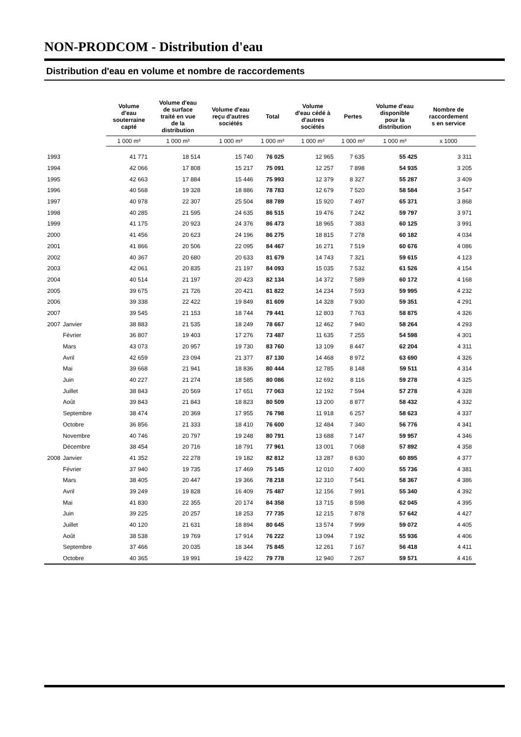NON-PRODCOM - Distribution d'eau
Distribution d'eau en volume et nombre de raccordements
| | | Volume d'eau souterraine capté | Volume d'eau de surface traité en vue de la distribution | Volume d'eau reçu d'autres sociétés | Total | Volume d'eau cédé à d'autres sociétés | Pertes | Volume d'eau disponible pour la distribution | Nombre de raccordement s en service |
| --- | --- | --- | --- | --- | --- | --- | --- | --- | --- |
| | | 1 000 m³ | 1 000 m³ | 1 000 m³ | 1 000 m³ | 1 000 m³ | 1 000 m³ | 1 000 m³ | x 1000 |
| 1993 | | 41 771 | 18 514 | 15 740 | 76 025 | 12 965 | 7 635 | 55 425 | 3 311 |
| 1994 | | 42 066 | 17 808 | 15 217 | 75 091 | 12 257 | 7 898 | 54 935 | 3 205 |
| 1995 | | 42 663 | 17 884 | 15 446 | 75 993 | 12 379 | 8 327 | 55 287 | 3 409 |
| 1996 | | 40 568 | 19 328 | 18 886 | 78 783 | 12 679 | 7 520 | 58 584 | 3 547 |
| 1997 | | 40 978 | 22 307 | 25 504 | 88 789 | 15 920 | 7 497 | 65 371 | 3 868 |
| 1998 | | 40 285 | 21 595 | 24 635 | 86 515 | 19 476 | 7 242 | 59 797 | 3 971 |
| 1999 | | 41 175 | 20 923 | 24 376 | 86 473 | 18 965 | 7 383 | 60 125 | 3 991 |
| 2000 | | 41 456 | 20 623 | 24 196 | 86 275 | 18 815 | 7 278 | 60 182 | 4 034 |
| 2001 | | 41 866 | 20 506 | 22 095 | 84 467 | 16 271 | 7 519 | 60 676 | 4 086 |
| 2002 | | 40 367 | 20 680 | 20 633 | 81 679 | 14 743 | 7 321 | 59 615 | 4 123 |
| 2003 | | 42 061 | 20 835 | 21 197 | 84 093 | 15 035 | 7 532 | 61 526 | 4 154 |
| 2004 | | 40 514 | 21 197 | 20 423 | 82 134 | 14 372 | 7 589 | 60 172 | 4 168 |
| 2005 | | 39 675 | 21 726 | 20 421 | 81 822 | 14 234 | 7 593 | 59 995 | 4 232 |
| 2006 | | 39 338 | 22 422 | 19 849 | 81 609 | 14 328 | 7 930 | 59 351 | 4 291 |
| 2007 | | 39 545 | 21 153 | 18 744 | 79 441 | 12 803 | 7 763 | 58 875 | 4 326 |
| 2007 | Janvier | 38 883 | 21 535 | 18 249 | 78 667 | 12 462 | 7 940 | 58 264 | 4 293 |
| | Février | 36 807 | 19 403 | 17 276 | 73 487 | 11 635 | 7 255 | 54 598 | 4 301 |
| | Mars | 43 073 | 20 957 | 19 730 | 83 760 | 13 109 | 8 447 | 62 204 | 4 311 |
| | Avril | 42 659 | 23 094 | 21 377 | 87 130 | 14 468 | 8 972 | 63 690 | 4 326 |
| | Mai | 39 668 | 21 941 | 18 836 | 80 444 | 12 785 | 8 148 | 59 511 | 4 314 |
| | Juin | 40 227 | 21 274 | 18 585 | 80 086 | 12 692 | 8 116 | 59 278 | 4 325 |
| | Juillet | 38 843 | 20 569 | 17 651 | 77 063 | 12 192 | 7 594 | 57 278 | 4 328 |
| | Août | 39 843 | 21 843 | 18 823 | 80 509 | 13 200 | 8 877 | 58 432 | 4 332 |
| | Septembre | 38 474 | 20 369 | 17 955 | 76 798 | 11 918 | 6 257 | 58 623 | 4 337 |
| | Octobre | 36 856 | 21 333 | 18 410 | 76 600 | 12 484 | 7 340 | 56 776 | 4 341 |
| | Novembre | 40 746 | 20 797 | 19 248 | 80 791 | 13 688 | 7 147 | 59 957 | 4 346 |
| | Décembre | 38 454 | 20 716 | 18 791 | 77 961 | 13 001 | 7 068 | 57 892 | 4 358 |
| 2008 | Janvier | 41 352 | 22 278 | 19 182 | 82 812 | 13 287 | 8 630 | 60 895 | 4 377 |
| | Février | 37 940 | 19 735 | 17 469 | 75 145 | 12 010 | 7 400 | 55 736 | 4 381 |
| | Mars | 38 405 | 20 447 | 19 366 | 78 218 | 12 310 | 7 541 | 58 367 | 4 386 |
| | Avril | 39 249 | 19 828 | 16 409 | 75 487 | 12 156 | 7 991 | 55 340 | 4 392 |
| | Mai | 41 830 | 22 355 | 20 174 | 84 358 | 13 715 | 8 598 | 62 045 | 4 395 |
| | Juin | 39 225 | 20 257 | 18 253 | 77 735 | 12 215 | 7 878 | 57 642 | 4 427 |
| | Juillet | 40 120 | 21 631 | 18 894 | 80 645 | 13 574 | 7 999 | 59 072 | 4 405 |
| | Août | 38 538 | 19 769 | 17 914 | 76 222 | 13 094 | 7 192 | 55 936 | 4 406 |
| | Septembre | 37 466 | 20 035 | 18 344 | 75 845 | 12 261 | 7 167 | 56 418 | 4 411 |
| | Octobre | 40 365 | 19 991 | 19 422 | 79 778 | 12 940 | 7 267 | 59 571 | 4 416 |